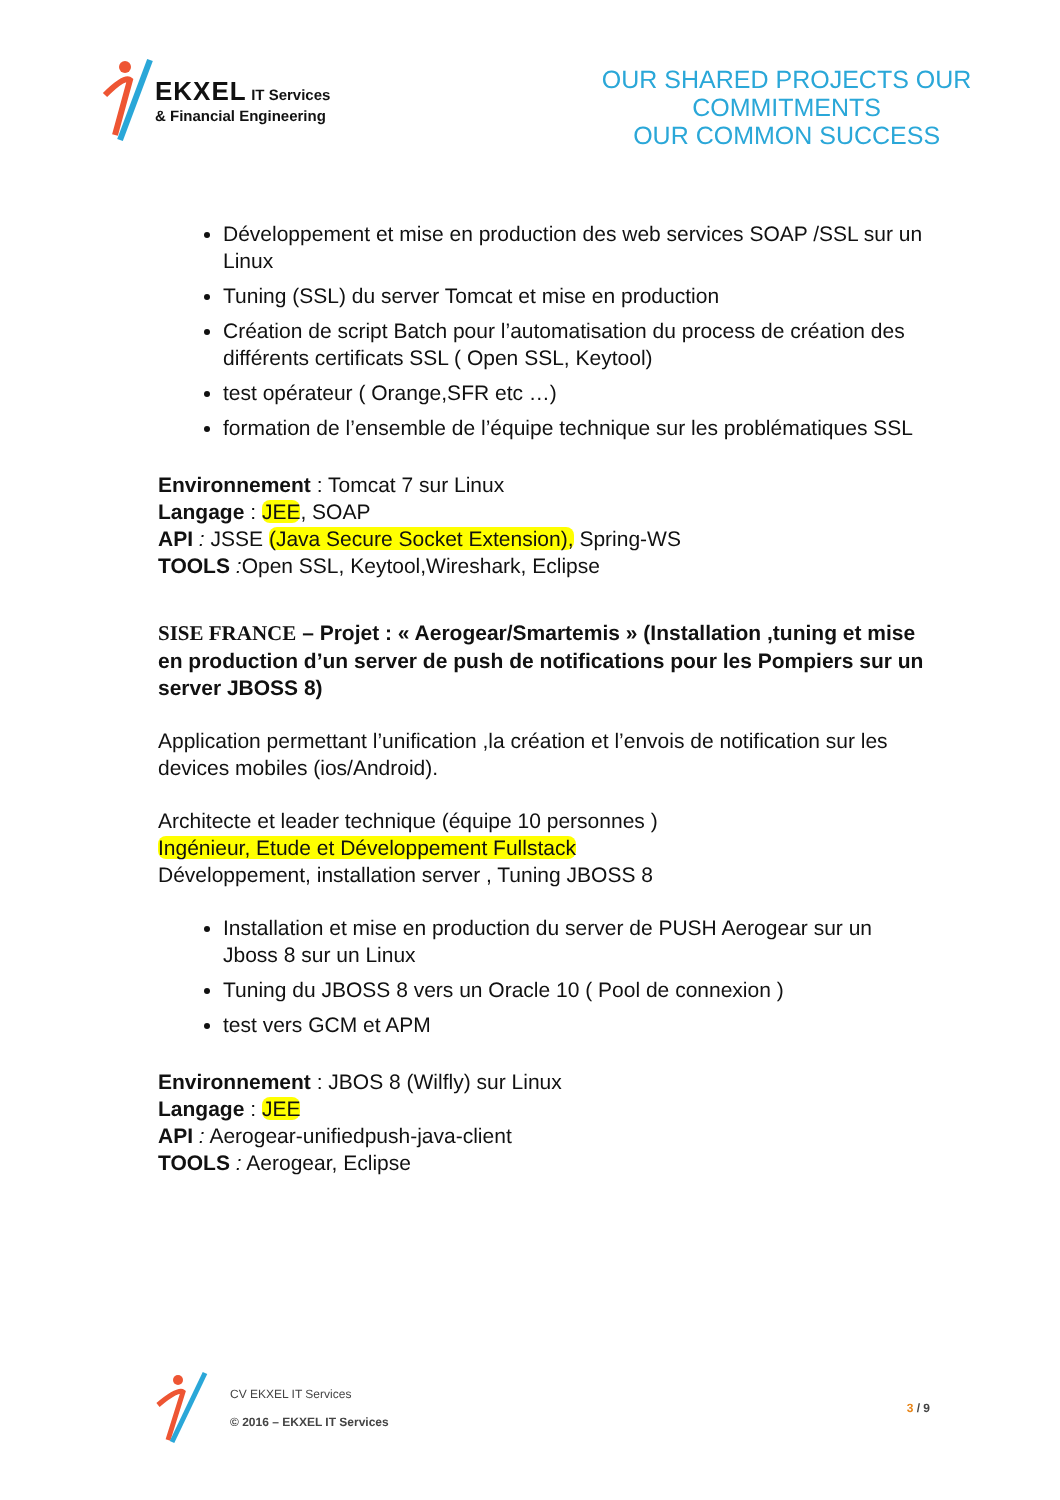EKXEL IT Services
& Financial Engineering
OUR SHARED PROJECTS OUR COMMITMENTS
OUR COMMON SUCCESS
Développement et mise en production des web services SOAP /SSL sur un Linux
Tuning (SSL) du server Tomcat et mise en production
Création de script Batch pour l’automatisation du process de création des différents certificats SSL ( Open SSL, Keytool)
test opérateur ( Orange,SFR etc …)
formation de l’ensemble de l’équipe technique sur les problématiques SSL
Environnement : Tomcat 7 sur Linux
Langage : JEE, SOAP
API : JSSE (Java Secure Socket Extension), Spring-WS
TOOLS : Open SSL, Keytool,Wireshark, Eclipse
SISE FRANCE – Projet : « Aerogear/Smartemis » (Installation ,tuning et mise en production d’un server de push de notifications pour les Pompiers sur un server JBOSS 8)
Application permettant l’unification ,la création et l’envois de notification sur les devices mobiles (ios/Android).
Architecte et leader technique (équipe 10 personnes )
Ingénieur, Etude et Développement Fullstack
Développement, installation server , Tuning JBOSS 8
Installation et mise en production du server de PUSH Aerogear sur un Jboss 8 sur un Linux
Tuning du JBOSS 8 vers un Oracle 10 ( Pool de connexion )
test vers GCM et APM
Environnement : JBOS 8 (Wilfly) sur Linux
Langage : JEE
API : Aerogear-unifiedpush-java-client
TOOLS : Aerogear, Eclipse
CV EKXEL IT Services
© 2016 – EKXEL IT Services
3 / 9